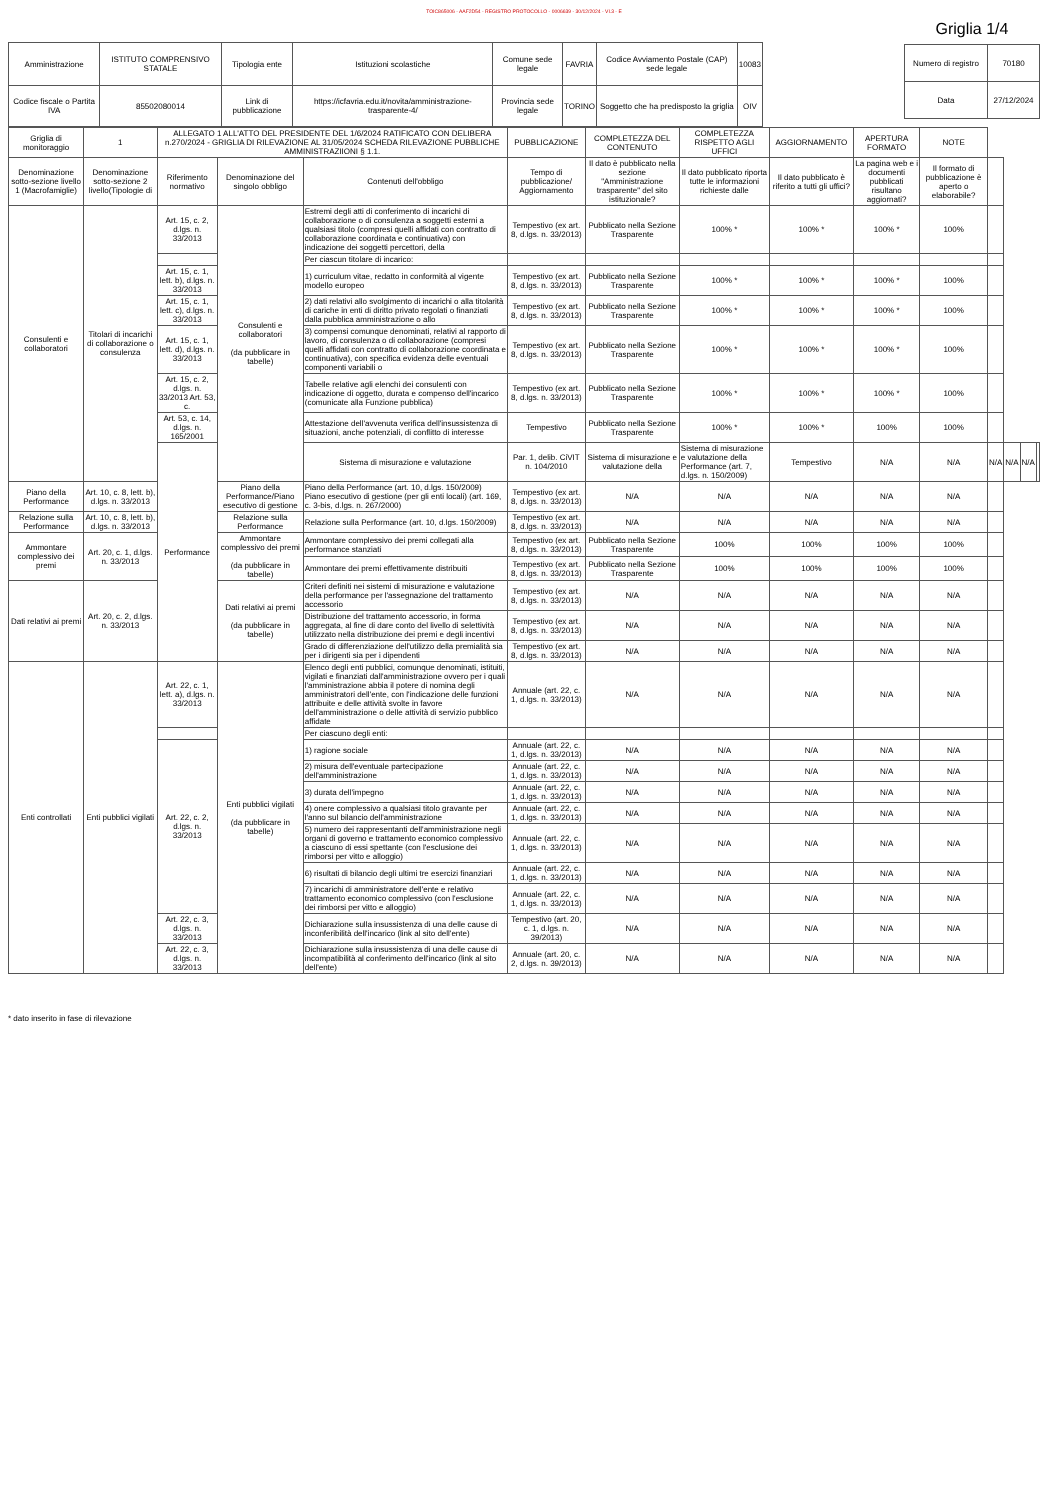TOIC865006 - AAF2D54 - REGISTRO PROTOCOLLO - 0006639 - 30/12/2024 - VI.3 - E
| Amministrazione | ISTITUTO COMPRENSIVO STATALE | Tipologia ente | Istituzioni scolastiche | Comune sede legale | FAVRIA | Codice Avviamento Postale (CAP) sede legale | 10083 |
| Codice fiscale o Partita IVA | 85502080014 | Link di pubblicazione | https://icfavria.edu.it/novita/amministrazione-trasparente-4/ | Provincia sede legale | TORINO | Soggetto che ha predisposto la griglia | OIV |
Griglia 1/4
| Numero di registro | 70180 |
| Data | 27/12/2024 |
| Griglia di monitoraggio | 1 | ALLEGATO 1 ALL'ATTO DEL PRESIDENTE DEL 1/6/2024 RATIFICATO CON DELIBERA n.270/2024 - GRIGLIA DI RILEVAZIONE AL 31/05/2024 SCHEDA RILEVAZIONE PUBBLICHE AMMINISTRAZIIONI § 1.1. | | | PUBBLICAZIONE | COMPLETEZZA DEL CONTENUTO | COMPLETEZZA RISPETTO AGLI UFFICI | AGGIORNAMENTO | APERTURA FORMATO | NOTE | | | | |
| Denominazione sotto-sezione livello 1 (Macrofamiglie) | Denominazione sotto-sezione 2 livello(Tipologie di | Riferimento normativo | Denominazione del singolo obbligo | Contenuti dell'obbligo | Tempo di pubblicazione/ Aggiornamento | Il dato è pubblicato nella sezione "Amministrazione trasparente" del sito istituzionale? | Il dato pubblicato riporta tutte le informazioni richieste dalle | Il dato pubblicato è riferito a tutti gli uffici? | La pagina web e i documenti pubblicati risultano aggiornati? | Il formato di pubblicazione è aperto o elaborabile? | | | | |
| Consulenti e collaboratori | Titolari di incarichi di collaborazione o consulenza | Art. 15, c. 2, d.lgs. n. 33/2013 | Consulenti e collaboratori (da pubblicare in tabelle) | Estremi degli atti di conferimento di incarichi di collaborazione o di consulenza a soggetti esterni a qualsiasi titolo (compresi quelli affidati con contratto di collaborazione coordinata e continuativa) con indicazione dei soggetti percettori, della | Tempestivo (ex art. 8, d.lgs. n. 33/2013) | Pubblicato nella Sezione Trasparente | 100% * | 100% * | 100% * | 100% | | | | |
| | | | | Per ciascun titolare di incarico: | | | | | | | | | | |
| | | Art. 15, c. 1, lett. b), d.lgs. n. 33/2013 | | 1) curriculum vitae, redatto in conformità al vigente modello europeo | Tempestivo (ex art. 8, d.lgs. n. 33/2013) | Pubblicato nella Sezione Trasparente | 100% * | 100% * | 100% * | 100% | | | | |
| | | Art. 15, c. 1, lett. c), d.lgs. n. 33/2013 | | 2) dati relativi allo svolgimento di incarichi o alla titolarità di cariche in enti di diritto privato regolati o finanziati dalla pubblica amministrazione o allo | Tempestivo (ex art. 8, d.lgs. n. 33/2013) | Pubblicato nella Sezione Trasparente | 100% * | 100% * | 100% * | 100% | | | | |
| | | Art. 15, c. 1, lett. d), d.lgs. n. 33/2013 | | 3) compensi comunque denominati, relativi al rapporto di lavoro, di consulenza o di collaborazione (compresi quelli affidati con contratto di collaborazione coordinata e continuativa), con specifica evidenza delle eventuali componenti variabili o | Tempestivo (ex art. 8, d.lgs. n. 33/2013) | Pubblicato nella Sezione Trasparente | 100% * | 100% * | 100% * | 100% | | | | |
| | | Art. 15, c. 2, d.lgs. n. 33/2013 Art. 53, c. | | Tabelle relative agli elenchi dei consulenti con indicazione di oggetto, durata e compenso dell'incarico (comunicate alla Funzione pubblica) | Tempestivo (ex art. 8, d.lgs. n. 33/2013) | Pubblicato nella Sezione Trasparente | 100% * | 100% * | 100% * | 100% | | | | |
| | | Art. 53, c. 14, d.lgs. n. 165/2001 | | Attestazione dell'avvenuta verifica dell'insussistenza di situazioni, anche potenziali, di conflitto di interesse | Tempestivo | Pubblicato nella Sezione Trasparente | 100% * | 100% * | 100% | 100% | | | | |
| | | Performance | | Sistema di misurazione e valutazione | Par. 1, delib. CiVIT n. 104/2010 | Sistema di misurazione e valutazione della | Sistema di misurazione e valutazione della Performance (art. 7, d.lgs. n. 150/2009) | Tempestivo | N/A | N/A | N/A | N/A | N/A | |
| Piano della Performance | Art. 10, c. 8, lett. b), d.lgs. n. 33/2013 | | Piano della Performance/Piano esecutivo di gestione | Piano della Performance (art. 10, d.lgs. 150/2009) Piano esecutivo di gestione (per gli enti locali) (art. 169, c. 3-bis, d.lgs. n. 267/2000) | Tempestivo (ex art. 8, d.lgs. n. 33/2013) | N/A | N/A | N/A | N/A | N/A | | | | |
| Relazione sulla Performance | Art. 10, c. 8, lett. b), d.lgs. n. 33/2013 | | Relazione sulla Performance | Relazione sulla Performance (art. 10, d.lgs. 150/2009) | Tempestivo (ex art. 8, d.lgs. n. 33/2013) | N/A | N/A | N/A | N/A | N/A | | | | |
| Ammontare complessivo dei premi | Art. 20, c. 1, d.lgs. n. 33/2013 | | Ammontare complessivo dei premi (da pubblicare in tabelle) | Ammontare complessivo dei premi collegati alla performance stanziati | Tempestivo (ex art. 8, d.lgs. n. 33/2013) | Pubblicato nella Sezione Trasparente | 100% | 100% | 100% | 100% | | | | |
| | | | | Ammontare dei premi effettivamente distribuiti | Tempestivo (ex art. 8, d.lgs. n. 33/2013) | Pubblicato nella Sezione Trasparente | 100% | 100% | 100% | 100% | | | | |
| Dati relativi ai premi | Art. 20, c. 2, d.lgs. n. 33/2013 | | Dati relativi ai premi (da pubblicare in tabelle) | Criteri definiti nei sistemi di misurazione e valutazione della performance per l'assegnazione del trattamento accessorio | Tempestivo (ex art. 8, d.lgs. n. 33/2013) | N/A | N/A | N/A | N/A | N/A | | | | |
| | | | | Distribuzione del trattamento accessorio, in forma aggregata, al fine di dare conto del livello di selettività utilizzato nella distribuzione dei premi e degli incentivi | Tempestivo (ex art. 8, d.lgs. n. 33/2013) | N/A | N/A | N/A | N/A | N/A | | | | |
| | | | | Grado di differenziazione dell'utilizzo della premialità sia per i dirigenti sia per i dipendenti | Tempestivo (ex art. 8, d.lgs. n. 33/2013) | N/A | N/A | N/A | N/A | N/A | | | | |
| Enti controllati | Enti pubblici vigilati | Art. 22, c. 1, lett. a), d.lgs. n. 33/2013 | Enti pubblici vigilati (da pubblicare in tabelle) | Elenco degli enti pubblici, comunque denominati, istituiti, vigilati e finanziati dall'amministrazione ovvero per i quali l'amministrazione abbia il potere di nomina degli amministratori dell'ente, con l'indicazione delle funzioni attribuite e delle attività svolte in favore dell'amministrazione o delle attività di servizio pubblico affidate | Annuale (art. 22, c. 1, d.lgs. n. 33/2013) | N/A | N/A | N/A | N/A | N/A | | | | |
| | | | | Per ciascuno degli enti: | | | | | | | | | | |
| | | Art. 22, c. 2, d.lgs. n. 33/2013 | | 1) ragione sociale | Annuale (art. 22, c. 1, d.lgs. n. 33/2013) | N/A | N/A | N/A | N/A | N/A | | | | |
| | | | | 2) misura dell'eventuale partecipazione dell'amministrazione | Annuale (art. 22, c. 1, d.lgs. n. 33/2013) | N/A | N/A | N/A | N/A | N/A | | | | |
| | | | | 3) durata dell'impegno | Annuale (art. 22, c. 1, d.lgs. n. 33/2013) | N/A | N/A | N/A | N/A | N/A | | | | |
| | | | | 4) onere complessivo a qualsiasi titolo gravante per l'anno sul bilancio dell'amministrazione | Annuale (art. 22, c. 1, d.lgs. n. 33/2013) | N/A | N/A | N/A | N/A | N/A | | | | |
| | | | | 5) numero dei rappresentanti dell'amministrazione negli organi di governo e trattamento economico complessivo a ciascuno di essi spettante (con l'esclusione dei rimborsi per vitto e alloggio) | Annuale (art. 22, c. 1, d.lgs. n. 33/2013) | N/A | N/A | N/A | N/A | N/A | | | | |
| | | | | 6) risultati di bilancio degli ultimi tre esercizi finanziari | Annuale (art. 22, c. 1, d.lgs. n. 33/2013) | N/A | N/A | N/A | N/A | N/A | | | | |
| | | | | 7) incarichi di amministratore dell'ente e relativo trattamento economico complessivo (con l'esclusione dei rimborsi per vitto e alloggio) | Annuale (art. 22, c. 1, d.lgs. n. 33/2013) | N/A | N/A | N/A | N/A | N/A | | | | |
| | | Art. 22, c. 3, d.lgs. n. 33/2013 | | Dichiarazione sulla insussistenza di una delle cause di inconferibilità dell'incarico (link al sito dell'ente) | Tempestivo (art. 20, c. 1, d.lgs. n. 39/2013) | N/A | N/A | N/A | N/A | N/A | | | | |
| | | Art. 22, c. 3, d.lgs. n. 33/2013 | | Dichiarazione sulla insussistenza di una delle cause di incompatibilità al conferimento dell'incarico (link al sito dell'ente) | Annuale (art. 20, c. 2, d.lgs. n. 39/2013) | N/A | N/A | N/A | N/A | N/A | | | | |
* dato inserito in fase di rilevazione